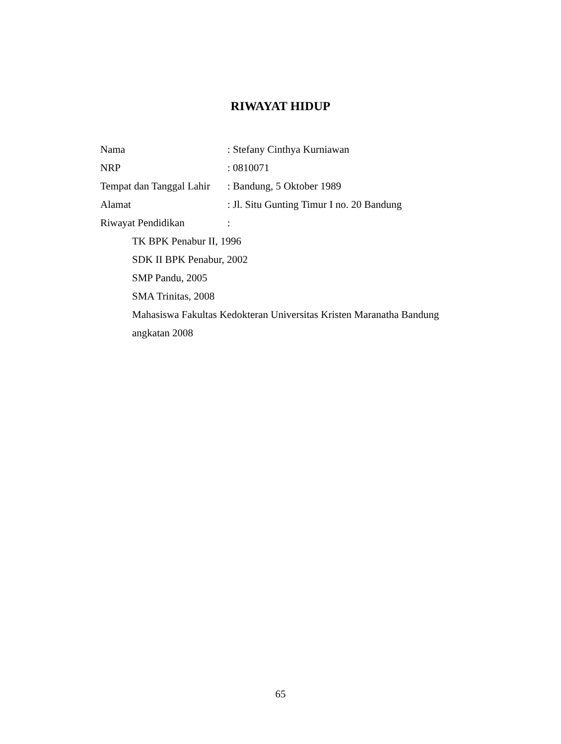RIWAYAT HIDUP
Nama: Stefany Cinthya Kurniawan
NRP: 0810071
Tempat dan Tanggal Lahir: Bandung, 5 Oktober 1989
Alamat: Jl. Situ Gunting Timur I no. 20 Bandung
Riwayat Pendidikan:
TK BPK Penabur II, 1996
SDK II BPK Penabur, 2002
SMP Pandu, 2005
SMA Trinitas, 2008
Mahasiswa Fakultas Kedokteran Universitas Kristen Maranatha Bandung angkatan 2008
65